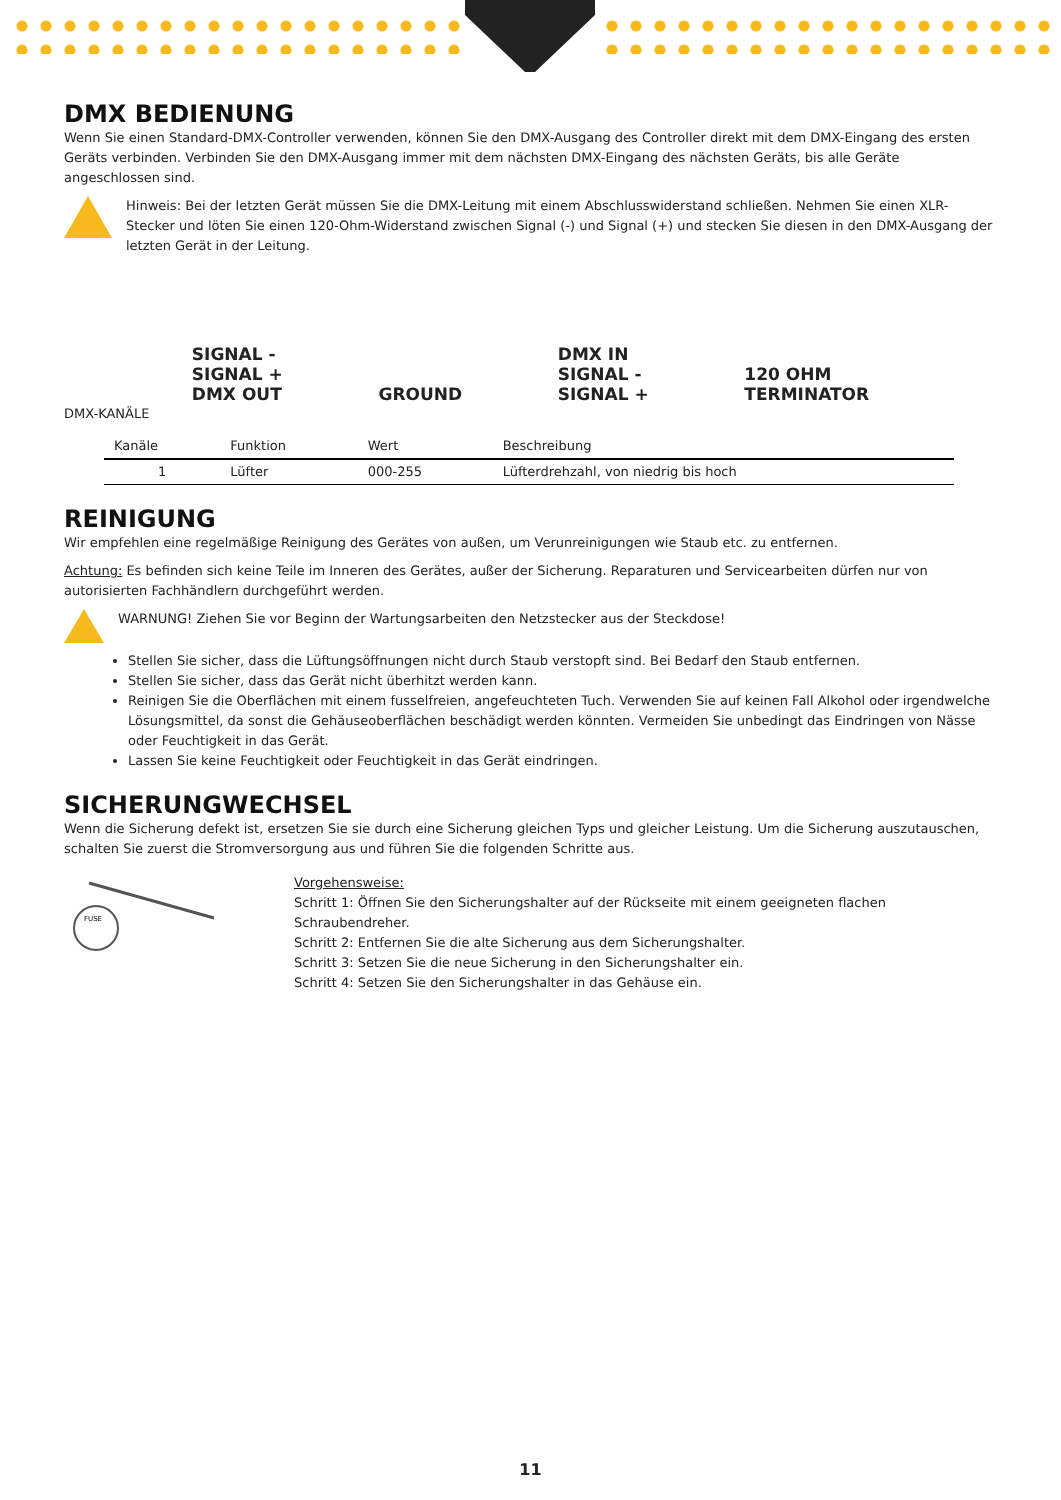DMX BEDIENUNG
Wenn Sie einen Standard-DMX-Controller verwenden, können Sie den DMX-Ausgang des Controller direkt mit dem DMX-Eingang des ersten Geräts verbinden. Verbinden Sie den DMX-Ausgang immer mit dem nächsten DMX-Eingang des nächsten Geräts, bis alle Geräte angeschlossen sind.
Hinweis: Bei der letzten Gerät müssen Sie die DMX-Leitung mit einem Abschlusswiderstand schließen. Nehmen Sie einen XLR-Stecker und löten Sie einen 120-Ohm-Widerstand zwischen Signal (-) und Signal (+) und stecken Sie diesen in den DMX-Ausgang der letzten Gerät in der Leitung.
SIGNAL -
SIGNAL +
DMX OUT
GROUND
DMX IN
SIGNAL -
SIGNAL +
120 OHM
TERMINATOR
DMX-KANÄLE
| Kanäle | Funktion | Wert | Beschreibung |
| --- | --- | --- | --- |
| 1 | Lüfter | 000-255 | Lüfterdrehzahl, von niedrig bis hoch |
REINIGUNG
Wir empfehlen eine regelmäßige Reinigung des Gerätes von außen, um Verunreinigungen wie Staub etc. zu entfernen.
Achtung: Es befinden sich keine Teile im Inneren des Gerätes, außer der Sicherung. Reparaturen und Servicearbeiten dürfen nur von autorisierten Fachhändlern durchgeführt werden.
WARNUNG! Ziehen Sie vor Beginn der Wartungsarbeiten den Netzstecker aus der Steckdose!
Stellen Sie sicher, dass die Lüftungsöffnungen nicht durch Staub verstopft sind. Bei Bedarf den Staub entfernen.
Stellen Sie sicher, dass das Gerät nicht überhitzt werden kann.
Reinigen Sie die Oberflächen mit einem fusselfreien, angefeuchteten Tuch. Verwenden Sie auf keinen Fall Alkohol oder irgendwelche Lösungsmittel, da sonst die Gehäuseoberflächen beschädigt werden könnten. Vermeiden Sie unbedingt das Eindringen von Nässe oder Feuchtigkeit in das Gerät.
Lassen Sie keine Feuchtigkeit oder Feuchtigkeit in das Gerät eindringen.
SICHERUNGWECHSEL
Wenn die Sicherung defekt ist, ersetzen Sie sie durch eine Sicherung gleichen Typs und gleicher Leistung. Um die Sicherung auszutauschen, schalten Sie zuerst die Stromversorgung aus und führen Sie die folgenden Schritte aus.
FUSE
Vorgehensweise:
Schritt 1: Öffnen Sie den Sicherungshalter auf der Rückseite mit einem geeigneten flachen Schraubendreher.
Schritt 2: Entfernen Sie die alte Sicherung aus dem Sicherungshalter.
Schritt 3: Setzen Sie die neue Sicherung in den Sicherungshalter ein.
Schritt 4: Setzen Sie den Sicherungshalter in das Gehäuse ein.
11